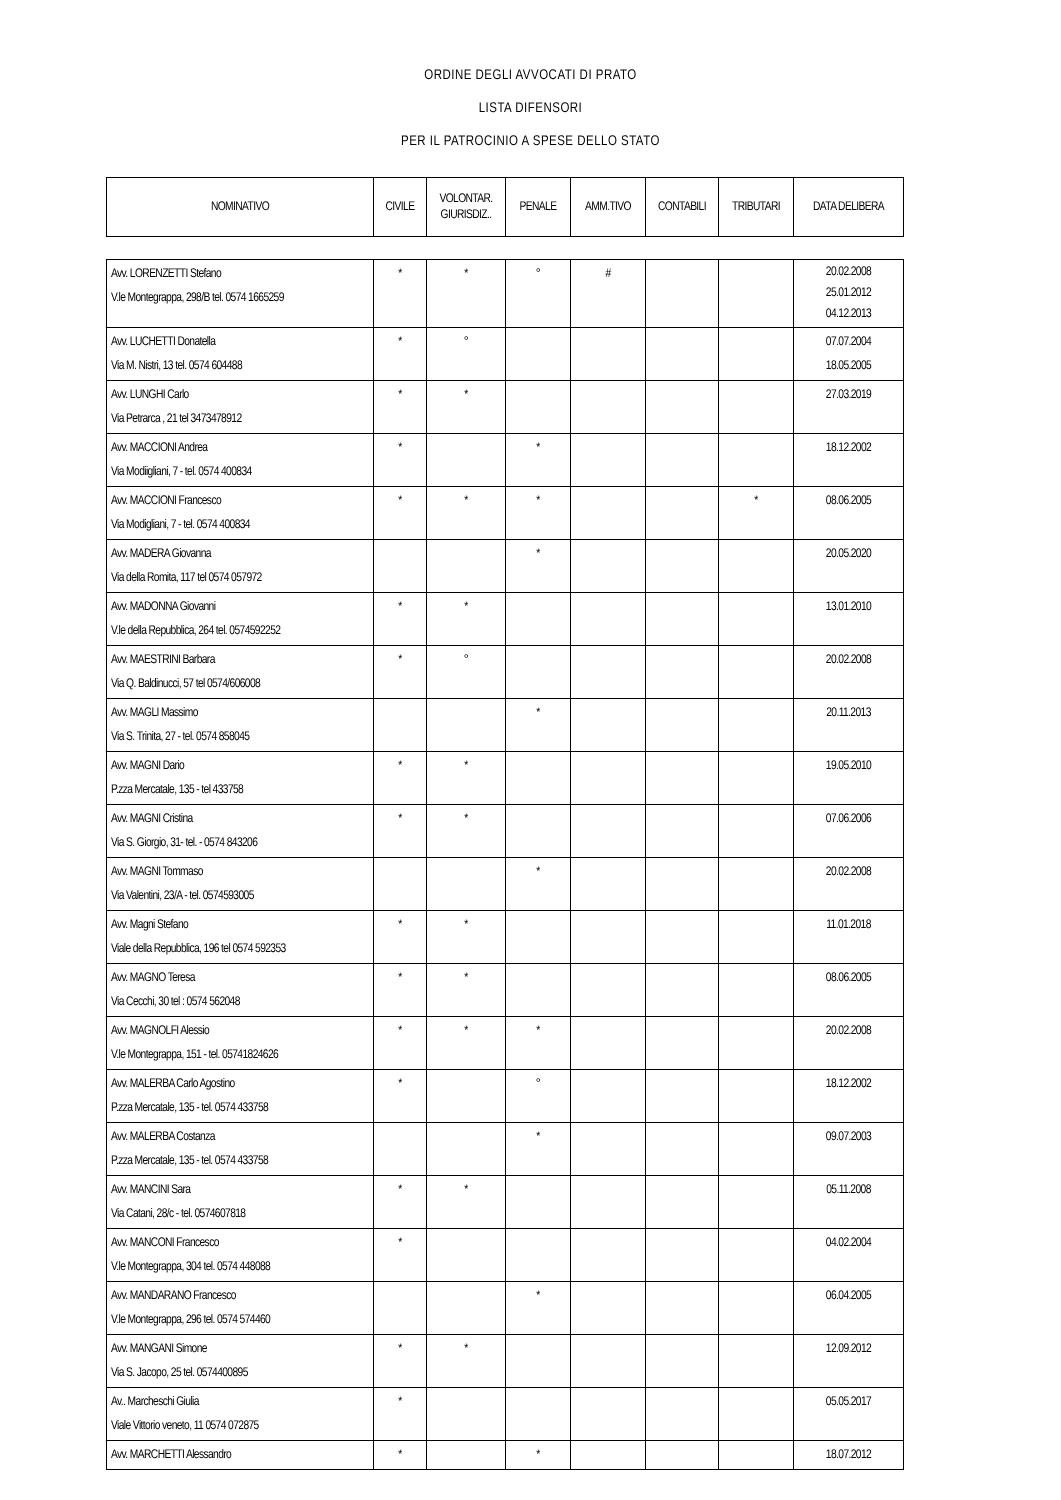ORDINE DEGLI AVVOCATI DI PRATO
LISTA DIFENSORI
PER IL PATROCINIO A SPESE DELLO STATO
| NOMINATIVO | CIVILE | VOLONTAR. GIURISDIZ.. | PENALE | AMM.TIVO | CONTABILI | TRIBUTARI | DATA DELIBERA |
| --- | --- | --- | --- | --- | --- | --- | --- |
| Avv. LORENZETTI Stefano V.le Montegrappa, 298/B tel. 0574 1665259 | * | * | ° | # | | | 20.02.2008 25.01.2012 04.12.2013 |
| Avv. LUCHETTI Donatella Via M. Nistri, 13 tel. 0574 604488 | * | ° | | | | | 07.07.2004 18.05.2005 |
| Avv. LUNGHI Carlo Via Petrarca , 21 tel 3473478912 | * | * | | | | | 27.03.2019 |
| Avv. MACCIONI Andrea Via Modiigliani, 7 - tel. 0574 400834 | * | | * | | | | 18.12.2002 |
| Avv. MACCIONI Francesco Via Modigliani, 7 - tel. 0574 400834 | * | * | * | | | * | 08.06.2005 |
| Avv. MADERA Giovanna Via della Romita, 117 tel 0574 057972 | | | * | | | | 20.05.2020 |
| Avv. MADONNA Giovanni V.le della Repubblica, 264 tel. 0574592252 | * | * | | | | | 13.01.2010 |
| Avv. MAESTRINI Barbara Via Q. Baldinucci, 57 tel 0574/606008 | * | ° | | | | | 20.02.2008 |
| Avv. MAGLI Massimo Via S. Trinita, 27 - tel. 0574 858045 | | | * | | | | 20.11.2013 |
| Avv. MAGNI Dario P.zza Mercatale, 135 - tel 433758 | * | * | | | | | 19.05.2010 |
| Avv. MAGNI Cristina Via S. Giorgio, 31- tel. - 0574 843206 | * | * | | | | | 07.06.2006 |
| Avv. MAGNI Tommaso Via Valentini, 23/A - tel. 0574593005 | | | * | | | | 20.02.2008 |
| Avv. Magni Stefano Viale della Repubblica, 196 tel 0574 592353 | * | * | | | | | 11.01.2018 |
| Avv. MAGNO Teresa Via Cecchi, 30 tel : 0574 562048 | * | * | | | | | 08.06.2005 |
| Avv. MAGNOLFI Alessio V.le Montegrappa, 151 - tel. 05741824626 | * | * | * | | | | 20.02.2008 |
| Avv. MALERBA Carlo Agostino P.zza Mercatale, 135 - tel. 0574 433758 | * | | ° | | | | 18.12.2002 |
| Avv. MALERBA Costanza P.zza Mercatale, 135 - tel. 0574 433758 | | | * | | | | 09.07.2003 |
| Avv. MANCINI Sara Via Catani, 28/c - tel. 0574607818 | * | * | | | | | 05.11.2008 |
| Avv. MANCONI Francesco V.le Montegrappa, 304 tel. 0574 448088 | * | | | | | | 04.02.2004 |
| Avv. MANDARANO Francesco V.le Montegrappa, 296 tel. 0574 574460 | | | * | | | | 06.04.2005 |
| Avv. MANGANI Simone Via S. Jacopo, 25 tel. 0574400895 | * | * | | | | | 12.09.2012 |
| Av.. Marcheschi Giulia Viale Vittorio veneto, 11 0574 072875 | * | | | | | | 05.05.2017 |
| Avv. MARCHETTI Alessandro | * | | * | | | | 18.07.2012 |